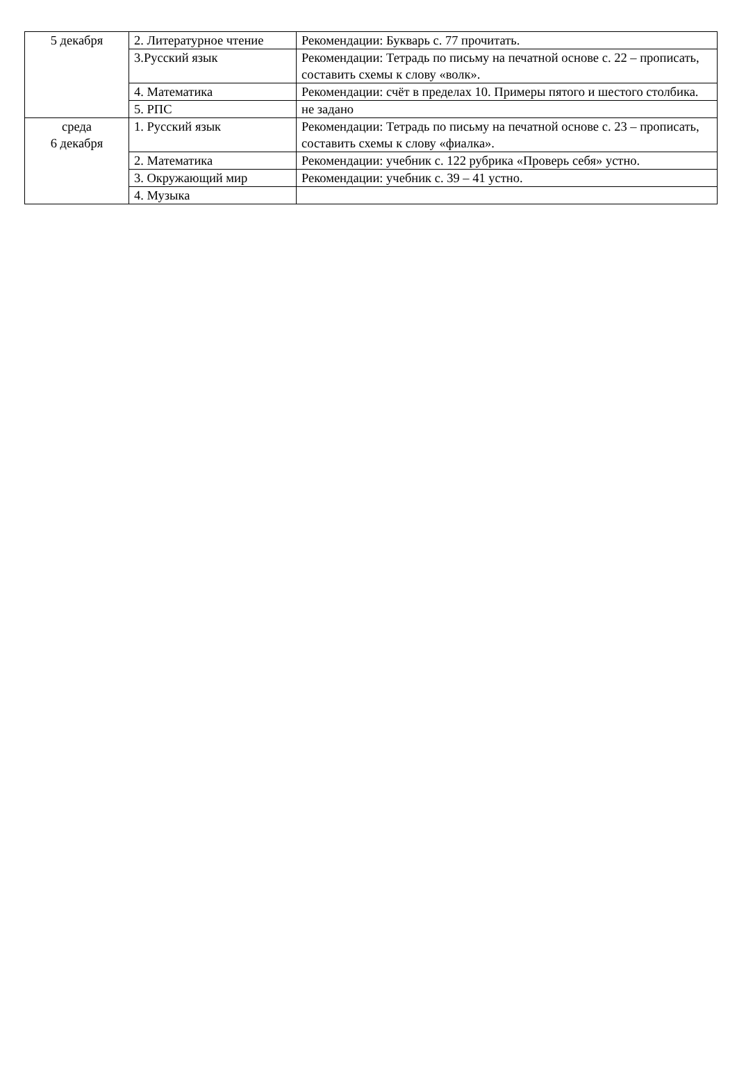| 5 декабря | 2. Литературное чтение | Рекомендации: Букварь с. 77 прочитать. |
| | 3.Русский язык | Рекомендации: Тетрадь по письму на печатной основе с. 22 – прописать, составить схемы к слову «волк». |
| | 4. Математика | Рекомендации: счёт в пределах 10. Примеры пятого и шестого столбика. |
| | 5. РПС | не задано |
| среда 6 декабря | 1. Русский язык | Рекомендации: Тетрадь по письму на печатной основе с. 23 – прописать, составить схемы к слову «фиалка». |
| | 2. Математика | Рекомендации: учебник с. 122 рубрика «Проверь себя» устно. |
| | 3. Окружающий мир | Рекомендации: учебник с. 39 – 41 устно. |
| | 4. Музыка | |